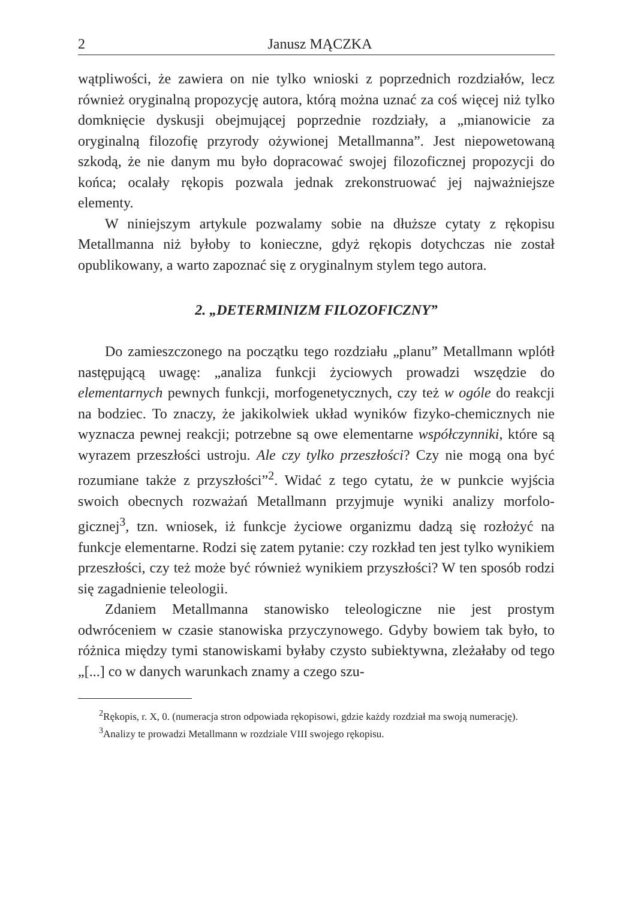2 Janusz MĄCZKA
wątpliwości, że zawiera on nie tylko wnioski z poprzednich rozdzia­łów, lecz również oryginalną propozycję autora, którą można uznać za coś więcej niż tylko domknięcie dyskusji obejmującej poprzednie rozdziały, a „mianowicie za oryginalną filozofię przyrody ożywionej Metallmanna”. Jest niepowetowaną szkodą, że nie danym mu było do­pracować swojej filozoficznej propozycji do końca; ocalały rękopis pozwala jednak zrekonstruować jej najważniejsze elementy.
W niniejszym artykule pozwalamy sobie na dłuższe cytaty z ręko­pisu Metallmanna niż byłoby to konieczne, gdyż rękopis dotychczas nie został opublikowany, a warto zapoznać się z oryginalnym stylem tego autora.
2. „DETERMINIZM FILOZOFICZNY”
Do zamieszczonego na początku tego rozdziału „planu” Metall­mann wplótł następującą uwagę: „analiza funkcji życiowych prowadzi wszędzie do elementarnych pewnych funkcji, morfogenetycznych, czy też w ogóle do reakcji na bodziec. To znaczy, że jakikolwiek układ wy­ników fizyko-chemicznych nie wyznacza pewnej reakcji; potrzebne są owe elementarne współczynniki, które są wyrazem przeszłości ustroju. Ale czy tylko przeszłości? Czy nie mogą ona być rozumiane także z przyszłości”<sup>2</sup>. Widać z tego cytatu, że w punkcie wyjścia swoich obecnych rozważań Metallmann przyjmuje wyniki analizy morfolo­gicznej<sup>3</sup>, tzn. wniosek, iż funkcje życiowe organizmu dadzą się rozło­żyć na funkcje elementarne. Rodzi się zatem pytanie: czy rozkład ten jest tylko wynikiem przeszłości, czy też może być również wynikiem przyszłości? W ten sposób rodzi się zagadnienie teleologii.
Zdaniem Metallmanna stanowisko teleologiczne nie jest prostym odwróceniem w czasie stanowiska przyczynowego. Gdyby bowiem tak było, to różnica między tymi stanowiskami byłaby czysto subiektywna, zleżałaby od tego „[...] co w danych warunkach znamy a czego szu-
<sup>2</sup> Rękopis, r. X, 0. (numeracja stron odpowiada rękopisowi, gdzie każdy rozdział ma swoją numerację).
<sup>3</sup> Analizy te prowadzi Metallmann w rozdziale VIII swojego rękopisu.